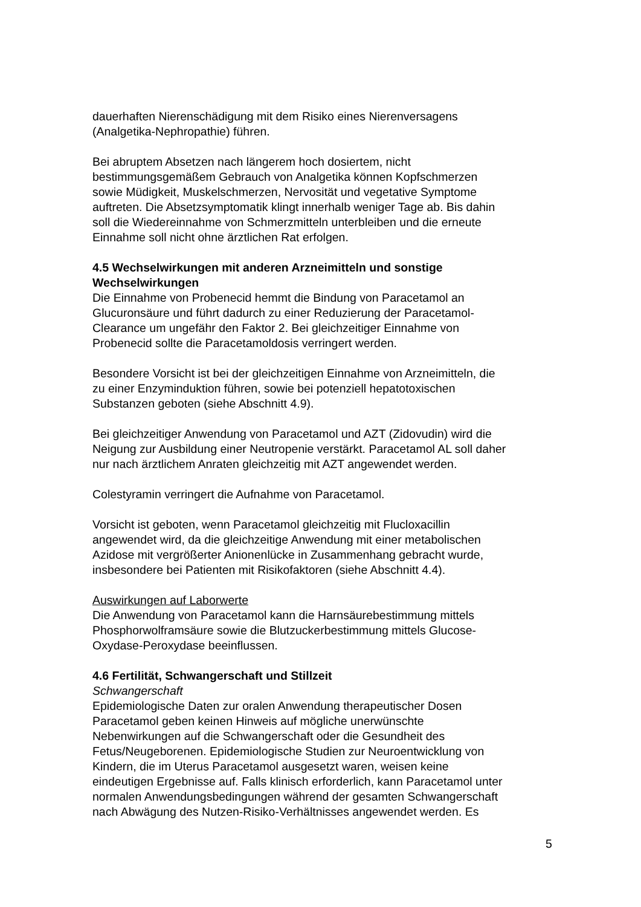dauerhaften Nierenschädigung mit dem Risiko eines Nierenversagens
(Analgetika-Nephropathie) führen.
Bei abruptem Absetzen nach längerem hoch dosiertem, nicht
bestimmungsgemäßem Gebrauch von Analgetika können Kopfschmerzen
sowie Müdigkeit, Muskelschmerzen, Nervosität und vegetative Symptome
auftreten. Die Absetzsymptomatik klingt innerhalb weniger Tage ab. Bis dahin
soll die Wiedereinnahme von Schmerzmitteln unterbleiben und die erneute
Einnahme soll nicht ohne ärztlichen Rat erfolgen.
4.5 Wechselwirkungen mit anderen Arzneimitteln und sonstige
Wechselwirkungen
Die Einnahme von Probenecid hemmt die Bindung von Paracetamol an
Glucuronsäure und führt dadurch zu einer Reduzierung der Paracetamol-
Clearance um ungefähr den Faktor 2. Bei gleichzeitiger Einnahme von
Probenecid sollte die Paracetamoldosis verringert werden.
Besondere Vorsicht ist bei der gleichzeitigen Einnahme von Arzneimitteln, die
zu einer Enzyminduktion führen, sowie bei potenziell hepatotoxischen
Substanzen geboten (siehe Abschnitt 4.9).
Bei gleichzeitiger Anwendung von Paracetamol und AZT (Zidovudin) wird die
Neigung zur Ausbildung einer Neutropenie verstärkt. Paracetamol AL soll daher
nur nach ärztlichem Anraten gleichzeitig mit AZT angewendet werden.
Colestyramin verringert die Aufnahme von Paracetamol.
Vorsicht ist geboten, wenn Paracetamol gleichzeitig mit Flucloxacillin
angewendet wird, da die gleichzeitige Anwendung mit einer metabolischen
Azidose mit vergrößerter Anionenlücke in Zusammenhang gebracht wurde,
insbesondere bei Patienten mit Risikofaktoren (siehe Abschnitt 4.4).
Auswirkungen auf Laborwerte
Die Anwendung von Paracetamol kann die Harnsäurebestimmung mittels
Phosphorwolframsäure sowie die Blutzuckerbestimmung mittels Glucose-
Oxydase-Peroxydase beeinflussen.
4.6 Fertilität, Schwangerschaft und Stillzeit
Schwangerschaft
Epidemiologische Daten zur oralen Anwendung therapeutischer Dosen
Paracetamol geben keinen Hinweis auf mögliche unerwünschte
Nebenwirkungen auf die Schwangerschaft oder die Gesundheit des
Fetus/Neugeborenen. Epidemiologische Studien zur Neuroentwicklung von
Kindern, die im Uterus Paracetamol ausgesetzt waren, weisen keine
eindeutigen Ergebnisse auf. Falls klinisch erforderlich, kann Paracetamol unter
normalen Anwendungsbedingungen während der gesamten Schwangerschaft
nach Abwägung des Nutzen-Risiko-Verhältnisses angewendet werden. Es
5